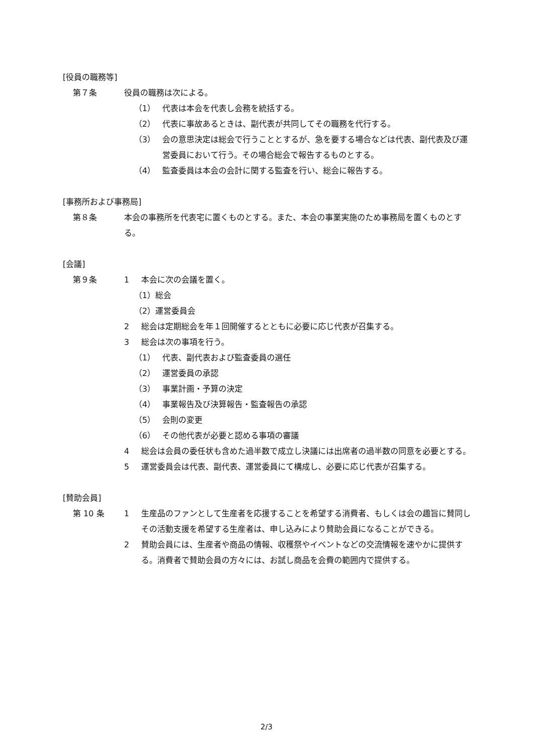[役員の職務等]
第７条 役員の職務は次による。
（1） 代表は本会を代表し会務を統括する。
（2） 代表に事故あるときは、副代表が共同してその職務を代行する。
（3） 会の意思決定は総会で行うこととするが、急を要する場合などは代表、副代表及び運営委員において行う。その場合総会で報告するものとする。
（4） 監査委員は本会の会計に関する監査を行い、総会に報告する。
[事務所および事務局]
第８条 本会の事務所を代表宅に置くものとする。また、本会の事業実施のため事務局を置くものとする。
[会議]
第９条 1 本会に次の会議を置く。
（1）総会
（2）運営委員会
2 総会は定期総会を年１回開催するとともに必要に応じ代表が召集する。
3 総会は次の事項を行う。
（1） 代表、副代表および監査委員の選任
（2） 運営委員の承認
（3） 事業計画・予算の決定
（4） 事業報告及び決算報告・監査報告の承認
（5） 会則の変更
（6） その他代表が必要と認める事項の審議
4 総会は会員の委任状も含めた過半数で成立し決議には出席者の過半数の同意を必要とする。
5 運営委員会は代表、副代表、運営委員にて構成し、必要に応じ代表が召集する。
[賛助会員]
第 10 条 1 生産品のファンとして生産者を応援することを希望する消費者、もしくは会の趣旨に賛同しその活動支援を希望する生産者は、申し込みにより賛助会員になることができる。
2 賛助会員には、生産者や商品の情報、収穫祭やイベントなどの交流情報を速やかに提供する。消費者で賛助会員の方々には、お試し商品を会費の範囲内で提供する。
2/3